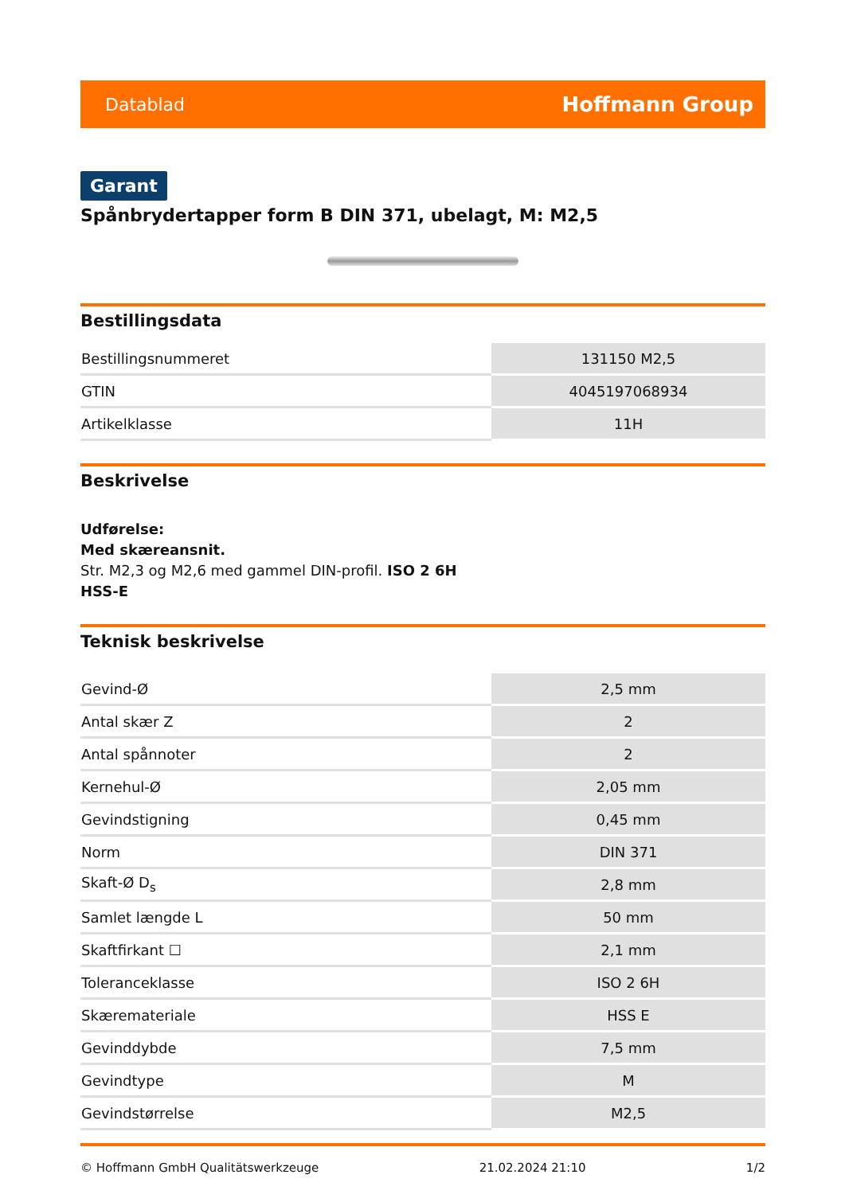Datablad Hoffmann Group
Garant
Spånbrydertapper form B DIN 371, ubelagt, M: M2,5
Bestillingsdata
| Bestillingsnummeret | 131150 M2,5 |
| GTIN | 4045197068934 |
| Artikelklasse | 11H |
Beskrivelse
Udførelse:
Med skæreansnit.
Str. M2,3 og M2,6 med gammel DIN-profil. ISO 2 6H
HSS-E
Teknisk beskrivelse
| Gevind-Ø | 2,5 mm |
| Antal skær Z | 2 |
| Antal spånnoter | 2 |
| Kernehul-Ø | 2,05 mm |
| Gevindstigning | 0,45 mm |
| Norm | DIN 371 |
| Skaft-Ø D<sub>s</sub> | 2,8 mm |
| Samlet længde L | 50 mm |
| Skaftfirkant ☐ | 2,1 mm |
| Toleranceklasse | ISO 2 6H |
| Skæremateriale | HSS E |
| Gevinddybde | 7,5 mm |
| Gevindtype | M |
| Gevindstørrelse | M2,5 |
© Hoffmann GmbH Qualitätswerkzeuge 21.02.2024 21:10 1/2